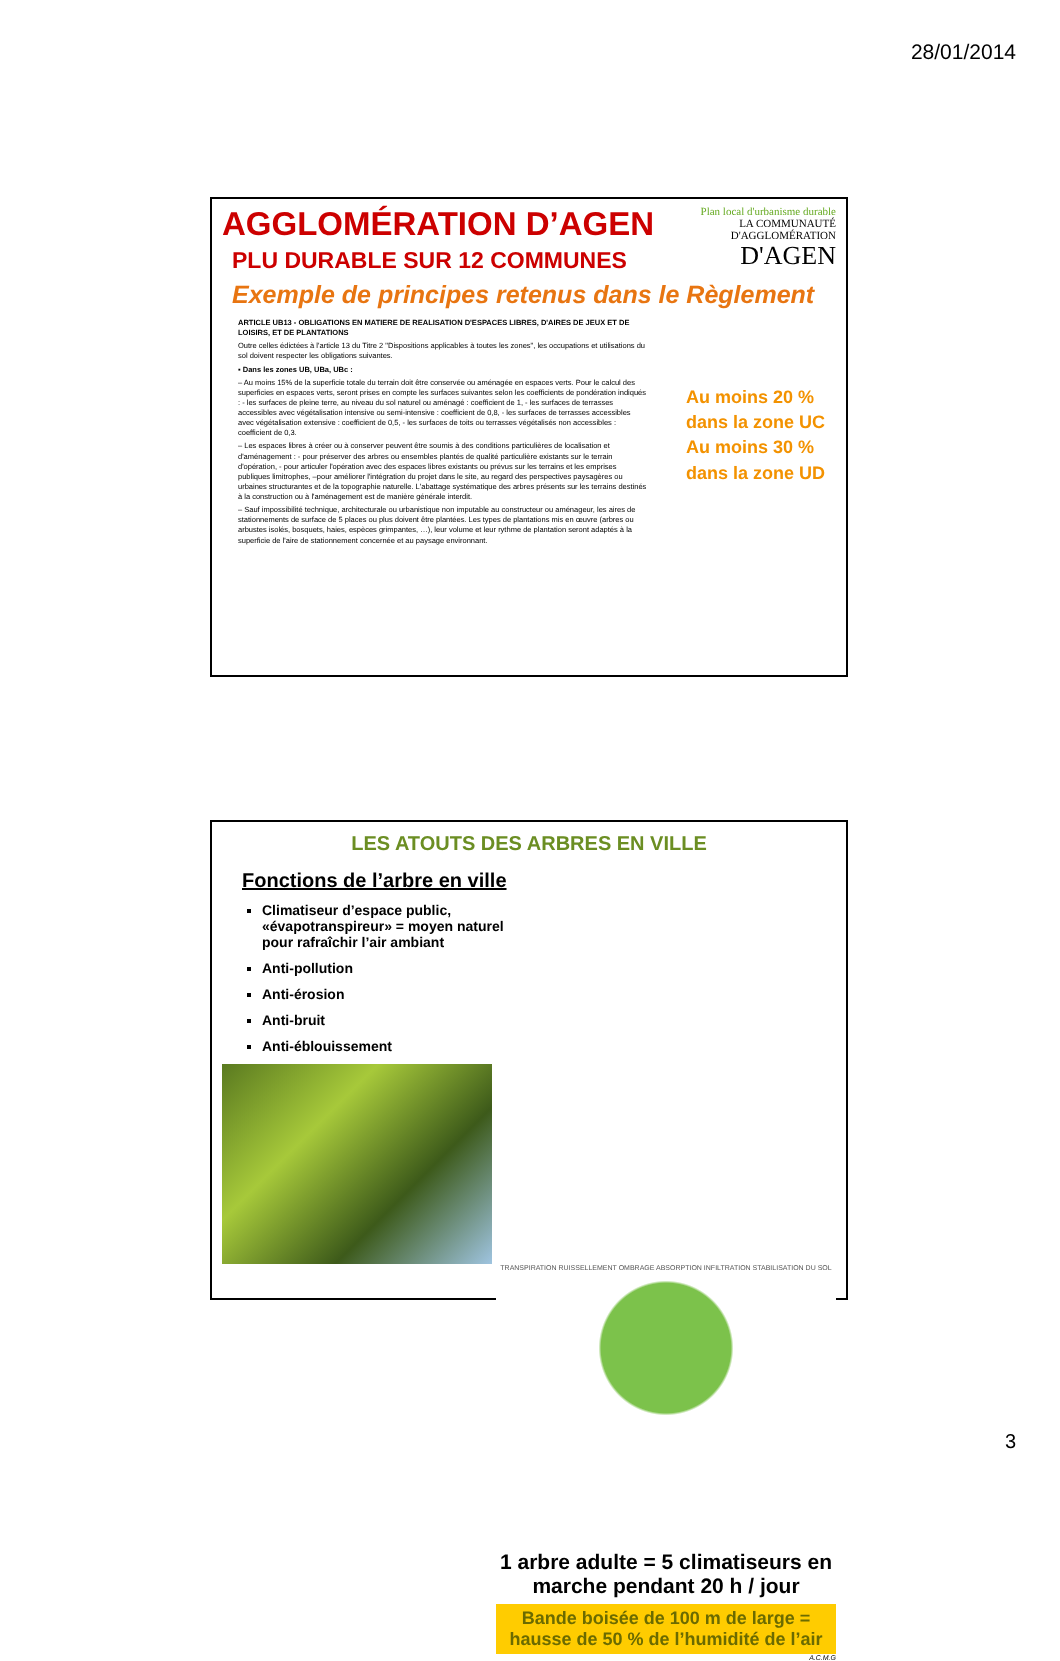28/01/2014
Plan local d'urbanisme durable
LA COMMUNAUTÉ
D'AGGLOMÉRATION
D'AGEN
AGGLOMÉRATION D’AGEN
PLU DURABLE SUR 12 COMMUNES
Exemple de principes retenus dans le Règlement
ARTICLE UB13 - OBLIGATIONS EN MATIERE DE REALISATION D'ESPACES LIBRES, D'AIRES DE JEUX ET DE LOISIRS, ET DE PLANTATIONS
Outre celles édictées à l'article 13 du Titre 2 "Dispositions applicables à toutes les zones", les occupations et utilisations du sol doivent respecter les obligations suivantes.
▪ Dans les zones UB, UBa, UBc :
– Au moins 15% de la superficie totale du terrain doit être conservée ou aménagée en espaces verts. Pour le calcul des superficies en espaces verts, seront prises en compte les surfaces suivantes selon les coefficients de pondération indiqués : - les surfaces de pleine terre, au niveau du sol naturel ou aménagé : coefficient de 1, - les surfaces de terrasses accessibles avec végétalisation intensive ou semi-intensive : coefficient de 0,8, - les surfaces de terrasses accessibles avec végétalisation extensive : coefficient de 0,5, - les surfaces de toits ou terrasses végétalisés non accessibles : coefficient de 0,3.
– Les espaces libres à créer ou à conserver peuvent être soumis à des conditions particulières de localisation et d'aménagement : - pour préserver des arbres ou ensembles plantés de qualité particulière existants sur le terrain d'opération, - pour articuler l'opération avec des espaces libres existants ou prévus sur les terrains et les emprises publiques limitrophes, –pour améliorer l'intégration du projet dans le site, au regard des perspectives paysagères ou urbaines structurantes et de la topographie naturelle. L'abattage systématique des arbres présents sur les terrains destinés à la construction ou à l'aménagement est de manière générale interdit.
– Sauf impossibilité technique, architecturale ou urbanistique non imputable au constructeur ou aménageur, les aires de stationnements de surface de 5 places ou plus doivent être plantées. Les types de plantations mis en œuvre (arbres ou arbustes isolés, bosquets, haies, espèces grimpantes, …), leur volume et leur rythme de plantation seront adaptés à la superficie de l'aire de stationnement concernée et au paysage environnant.
Au moins 20 %
dans la zone UC
Au moins 30 %
dans la zone UD
LES ATOUTS DES ARBRES EN VILLE
Fonctions de l’arbre en ville
Climatiseur d’espace public, «évapotranspireur» = moyen naturel pour rafraîchir l’air ambiant
Anti-pollution
Anti-érosion
Anti-bruit
Anti-éblouissement
TRANSPIRATION RUISSELLEMENT OMBRAGE ABSORPTION INFILTRATION STABILISATION DU SOL
1 arbre adulte = 5 climatiseurs en marche pendant 20 h / jour
Bande boisée de 100 m de large = hausse de 50 % de l’humidité de l’air
A.C.M.G
3